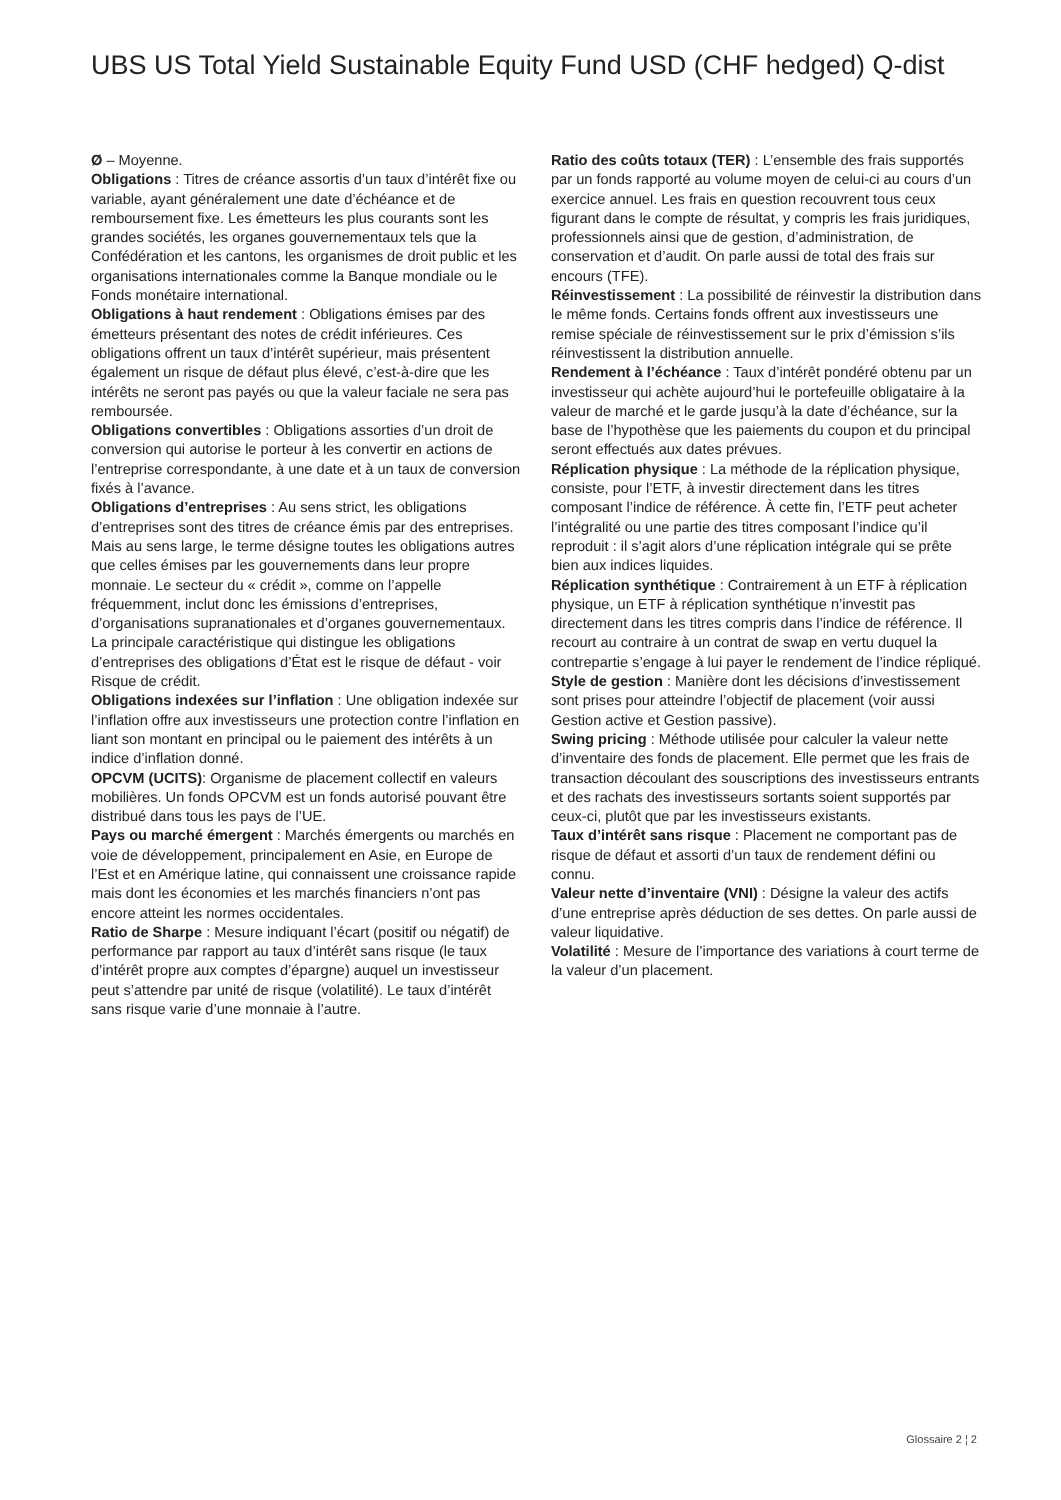UBS US Total Yield Sustainable Equity Fund USD (CHF hedged) Q-dist
Ø – Moyenne.
Obligations : Titres de créance assortis d’un taux d’intérêt fixe ou variable, ayant généralement une date d’échéance et de remboursement fixe. Les émetteurs les plus courants sont les grandes sociétés, les organes gouvernementaux tels que la Confédération et les cantons, les organismes de droit public et les organisations internationales comme la Banque mondiale ou le Fonds monétaire international.
Obligations à haut rendement : Obligations émises par des émetteurs présentant des notes de crédit inférieures. Ces obligations offrent un taux d’intérêt supérieur, mais présentent également un risque de défaut plus élevé, c’est-à-dire que les intérêts ne seront pas payés ou que la valeur faciale ne sera pas remboursée.
Obligations convertibles : Obligations assorties d’un droit de conversion qui autorise le porteur à les convertir en actions de l’entreprise correspondante, à une date et à un taux de conversion fixés à l’avance.
Obligations d’entreprises : Au sens strict, les obligations d’entreprises sont des titres de créance émis par des entreprises. Mais au sens large, le terme désigne toutes les obligations autres que celles émises par les gouvernements dans leur propre monnaie. Le secteur du « crédit », comme on l’appelle fréquemment, inclut donc les émissions d’entreprises, d’organisations supranationales et d’organes gouvernementaux. La principale caractéristique qui distingue les obligations d’entreprises des obligations d’État est le risque de défaut - voir Risque de crédit.
Obligations indexées sur l’inflation : Une obligation indexée sur l’inflation offre aux investisseurs une protection contre l’inflation en liant son montant en principal ou le paiement des intérêts à un indice d’inflation donné.
OPCVM (UCITS): Organisme de placement collectif en valeurs mobilières. Un fonds OPCVM est un fonds autorisé pouvant être distribué dans tous les pays de l’UE.
Pays ou marché émergent : Marchés émergents ou marchés en voie de développement, principalement en Asie, en Europe de l’Est et en Amérique latine, qui connaissent une croissance rapide mais dont les économies et les marchés financiers n’ont pas encore atteint les normes occidentales.
Ratio de Sharpe : Mesure indiquant l’écart (positif ou négatif) de performance par rapport au taux d’intérêt sans risque (le taux d’intérêt propre aux comptes d’épargne) auquel un investisseur peut s’attendre par unité de risque (volatilité). Le taux d’intérêt sans risque varie d’une monnaie à l’autre.
Ratio des coûts totaux (TER) : L’ensemble des frais supportés par un fonds rapporté au volume moyen de celui-ci au cours d’un exercice annuel. Les frais en question recouvrent tous ceux figurant dans le compte de résultat, y compris les frais juridiques, professionnels ainsi que de gestion, d’administration, de conservation et d’audit. On parle aussi de total des frais sur encours (TFE).
Réinvestissement : La possibilité de réinvestir la distribution dans le même fonds. Certains fonds offrent aux investisseurs une remise spéciale de réinvestissement sur le prix d’émission s’ils réinvestissent la distribution annuelle.
Rendement à l’échéance : Taux d’intérêt pondéré obtenu par un investisseur qui achète aujourd’hui le portefeuille obligataire à la valeur de marché et le garde jusqu’à la date d’échéance, sur la base de l’hypothèse que les paiements du coupon et du principal seront effectués aux dates prévues.
Réplication physique : La méthode de la réplication physique, consiste, pour l’ETF, à investir directement dans les titres composant l’indice de référence. À cette fin, l’ETF peut acheter l’intégralité ou une partie des titres composant l’indice qu’il reproduit : il s’agit alors d’une réplication intégrale qui se prête bien aux indices liquides.
Réplication synthétique : Contrairement à un ETF à réplication physique, un ETF à réplication synthétique n’investit pas directement dans les titres compris dans l’indice de référence. Il recourt au contraire à un contrat de swap en vertu duquel la contrepartie s’engage à lui payer le rendement de l’indice répliqué.
Style de gestion : Manière dont les décisions d’investissement sont prises pour atteindre l’objectif de placement (voir aussi Gestion active et Gestion passive).
Swing pricing : Méthode utilisée pour calculer la valeur nette d’inventaire des fonds de placement. Elle permet que les frais de transaction découlant des souscriptions des investisseurs entrants et des rachats des investisseurs sortants soient supportés par ceux-ci, plutôt que par les investisseurs existants.
Taux d’intérêt sans risque : Placement ne comportant pas de risque de défaut et assorti d’un taux de rendement défini ou connu.
Valeur nette d’inventaire (VNI) : Désigne la valeur des actifs d’une entreprise après déduction de ses dettes. On parle aussi de valeur liquidative.
Volatilité : Mesure de l’importance des variations à court terme de la valeur d’un placement.
Glossaire 2 ¦ 2